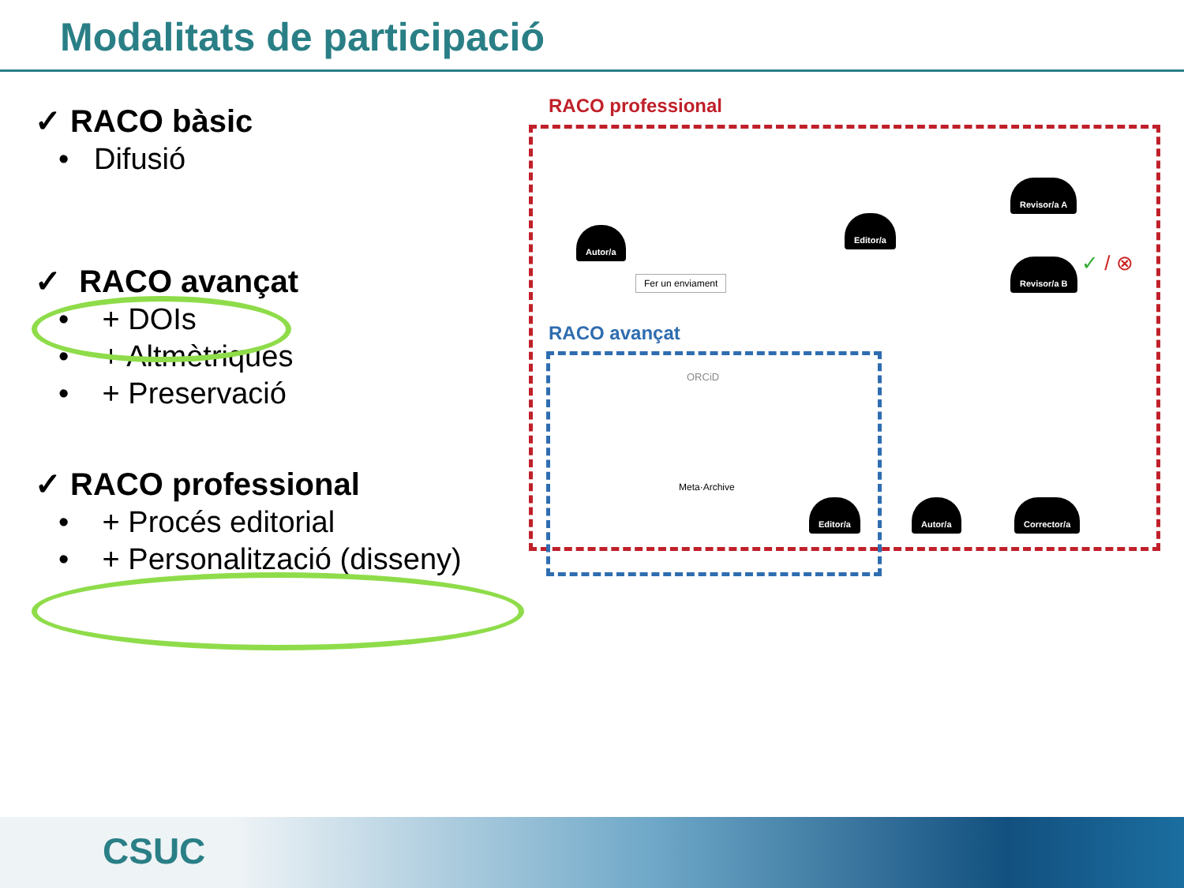Modalitats de participació
✓ RACO bàsic
• Difusió
✓ RACO avançat
• + DOIs
• + Altmètriques
• + Preservació
✓ RACO professional
• + Procés editorial
• + Personalització (disseny)
RACO professional
RACO avançat
Autor/a
Fer un enviament
Editor/a
Revisor/a A
Revisor/a B ✓ / ⊗
ORCiD
Meta·Archive
Editor/a Autor/a Corrector/a
CSUC